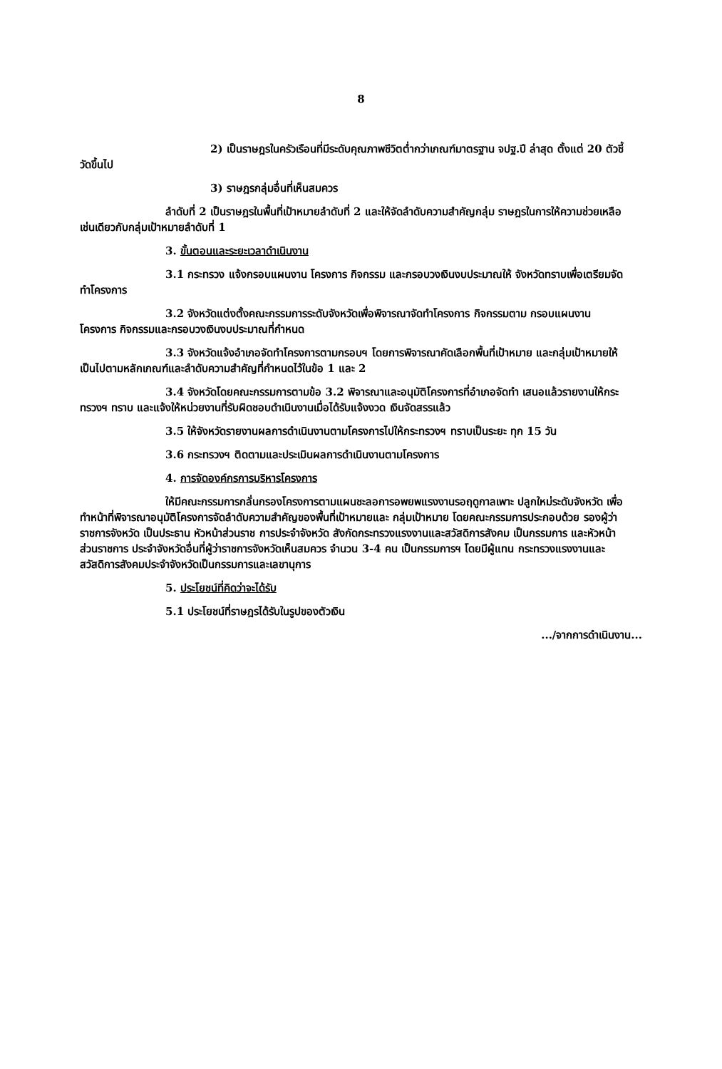8
2) เป็นราษฎรในครัวเรือนที่มีระดับคุณภาพชีวิตต่ำกว่าเกณฑ์มาตรฐาน จปฐ.ปี ล่าสุด ตั้งแต่ 20 ตัวชี้วัดขึ้นไป
3) ราษฎรกลุ่มอื่นที่เห็นสมควร
ลำดับที่ 2 เป็นราษฎรในพื้นที่เป้าหมายลำดับที่ 2 และให้จัดลำดับความสำคัญกลุ่ม ราษฎรในการให้ความช่วยเหลือเช่นเดียวกับกลุ่มเป้าหมายลำดับที่ 1
3. ขั้นตอนและระยะเวลาดำเนินงาน
3.1 กระทรวง แจ้งกรอบแผนงาน โครงการ กิจกรรม และกรอบวงเงินงบประมาณให้ จังหวัดทราบเพื่อเตรียมจัดทำโครงการ
3.2 จังหวัดแต่งตั้งคณะกรรมการระดับจังหวัดเพื่อพิจารณาจัดทำโครงการ กิจกรรมตาม กรอบแผนงาน โครงการ กิจกรรมและกรอบวงเงินงบประมาณที่กำหนด
3.3 จังหวัดแจ้งอำเภอจัดทำโครงการตามกรอบฯ โดยการพิจารณาคัดเลือกพื้นที่เป้าหมาย และกลุ่มเป้าหมายให้เป็นไปตามหลักเกณฑ์และลำดับความสำคัญที่กำหนดไว้ในข้อ 1 และ 2
3.4 จังหวัดโดยคณะกรรมการตามข้อ 3.2 พิจารณาและอนุมัติโครงการที่อำเภอจัดทำ เสนอแล้วรายงานให้กระทรวงฯ ทราบ และแจ้งให้หน่วยงานที่รับผิดชอบดำเนินงานเมื่อได้รับแจ้งงวด เงินจัดสรรแล้ว
3.5 ให้จังหวัดรายงานผลการดำเนินงานตามโครงการไปให้กระทรวงฯ ทราบเป็นระยะ ทุก 15 วัน
3.6 กระทรวงฯ ติดตามและประเมินผลการดำเนินงานตามโครงการ
4. การจัดองค์กรการบริหารโครงการ
ให้มีคณะกรรมการกลั่นกรองโครงการตามแผนชะลอการอพยพแรงงานรอฤดูกาลเพาะ ปลูกใหม่ระดับจังหวัด เพื่อทำหน้าที่พิจารณาอนุมัติโครงการจัดลำดับความสำคัญของพื้นที่เป้าหมายและ กลุ่มเป้าหมาย โดยคณะกรรมการประกอบด้วย รองผู้ว่าราชการจังหวัด เป็นประธาน หัวหน้าส่วนราช การประจำจังหวัด สังกัดกระทรวงแรงงานและสวัสดิการสังคม เป็นกรรมการ และหัวหน้าส่วนราชการ ประจำจังหวัดอื่นที่ผู้ว่าราชการจังหวัดเห็นสมควร จำนวน 3-4 คน เป็นกรรมการฯ โดยมีผู้แทน กระทรวงแรงงานและสวัสดิการสังคมประจำจังหวัดเป็นกรรมการและเลขานุการ
5. ประโยชน์ที่คิดว่าจะได้รับ
5.1 ประโยชน์ที่ราษฎรได้รับในรูปของตัวเงิน
.../จากการดำเนินงาน...